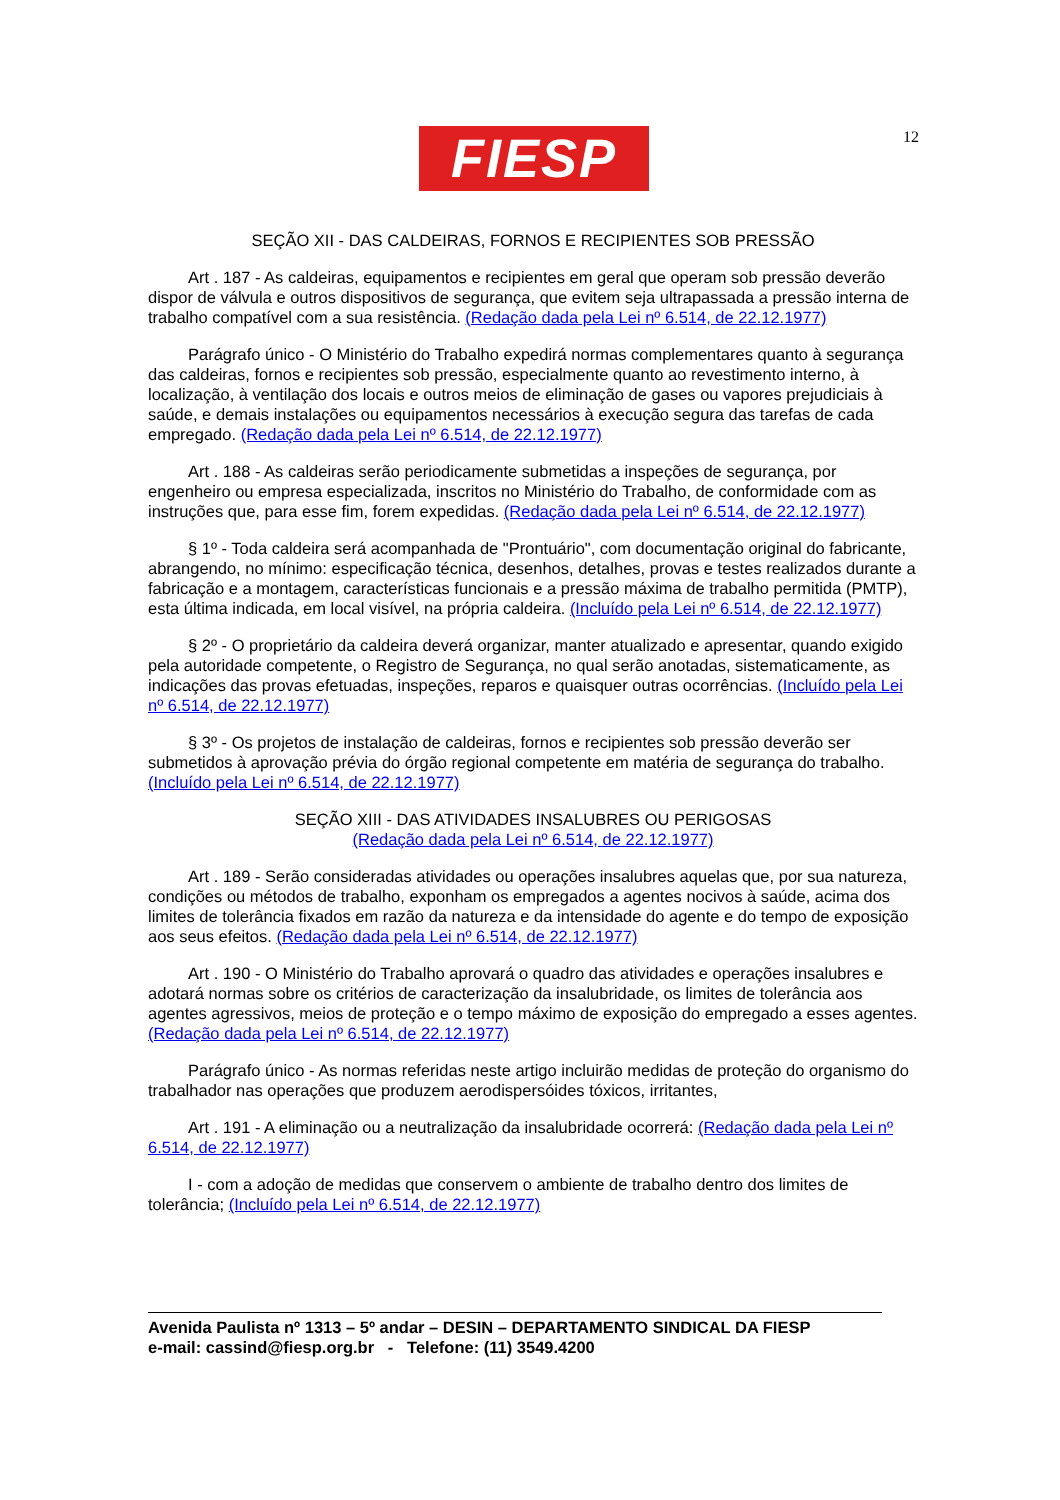FIESP 12
SEÇÃO XII - DAS CALDEIRAS, FORNOS E RECIPIENTES SOB PRESSÃO
Art . 187 - As caldeiras, equipamentos e recipientes em geral que operam sob pressão deverão dispor de válvula e outros dispositivos de segurança, que evitem seja ultrapassada a pressão interna de trabalho compatível com a sua resistência. (Redação dada pela Lei nº 6.514, de 22.12.1977)
Parágrafo único - O Ministério do Trabalho expedirá normas complementares quanto à segurança das caldeiras, fornos e recipientes sob pressão, especialmente quanto ao revestimento interno, à localização, à ventilação dos locais e outros meios de eliminação de gases ou vapores prejudiciais à saúde, e demais instalações ou equipamentos necessários à execução segura das tarefas de cada empregado. (Redação dada pela Lei nº 6.514, de 22.12.1977)
Art . 188 - As caldeiras serão periodicamente submetidas a inspeções de segurança, por engenheiro ou empresa especializada, inscritos no Ministério do Trabalho, de conformidade com as instruções que, para esse fim, forem expedidas. (Redação dada pela Lei nº 6.514, de 22.12.1977)
§ 1º - Toda caldeira será acompanhada de "Prontuário", com documentação original do fabricante, abrangendo, no mínimo: especificação técnica, desenhos, detalhes, provas e testes realizados durante a fabricação e a montagem, características funcionais e a pressão máxima de trabalho permitida (PMTP), esta última indicada, em local visível, na própria caldeira. (Incluído pela Lei nº 6.514, de 22.12.1977)
§ 2º - O proprietário da caldeira deverá organizar, manter atualizado e apresentar, quando exigido pela autoridade competente, o Registro de Segurança, no qual serão anotadas, sistematicamente, as indicações das provas efetuadas, inspeções, reparos e quaisquer outras ocorrências. (Incluído pela Lei nº 6.514, de 22.12.1977)
§ 3º - Os projetos de instalação de caldeiras, fornos e recipientes sob pressão deverão ser submetidos à aprovação prévia do órgão regional competente em matéria de segurança do trabalho. (Incluído pela Lei nº 6.514, de 22.12.1977)
SEÇÃO XIII - DAS ATIVIDADES INSALUBRES OU PERIGOSAS
(Redação dada pela Lei nº 6.514, de 22.12.1977)
Art . 189 - Serão consideradas atividades ou operações insalubres aquelas que, por sua natureza, condições ou métodos de trabalho, exponham os empregados a agentes nocivos à saúde, acima dos limites de tolerância fixados em razão da natureza e da intensidade do agente e do tempo de exposição aos seus efeitos. (Redação dada pela Lei nº 6.514, de 22.12.1977)
Art . 190 - O Ministério do Trabalho aprovará o quadro das atividades e operações insalubres e adotará normas sobre os critérios de caracterização da insalubridade, os limites de tolerância aos agentes agressivos, meios de proteção e o tempo máximo de exposição do empregado a esses agentes. (Redação dada pela Lei nº 6.514, de 22.12.1977)
Parágrafo único - As normas referidas neste artigo incluirão medidas de proteção do organismo do trabalhador nas operações que produzem aerodispersóides tóxicos, irritantes,
Art . 191 - A eliminação ou a neutralização da insalubridade ocorrerá: (Redação dada pela Lei nº 6.514, de 22.12.1977)
I - com a adoção de medidas que conservem o ambiente de trabalho dentro dos limites de tolerância; (Incluído pela Lei nº 6.514, de 22.12.1977)
Avenida Paulista nº 1313 – 5º andar – DESIN – DEPARTAMENTO SINDICAL DA FIESP
e-mail: cassind@fiesp.org.br - Telefone: (11) 3549.4200